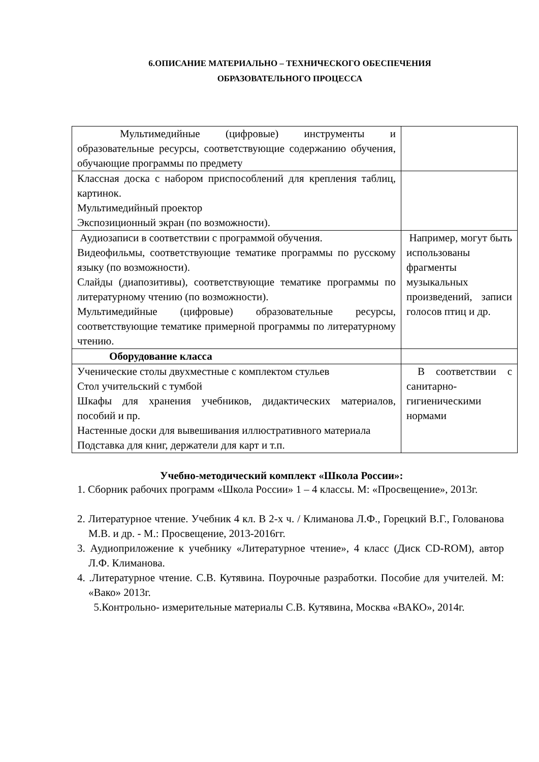6.ОПИСАНИЕ МАТЕРИАЛЬНО – ТЕХНИЧЕСКОГО ОБЕСПЕЧЕНИЯ
ОБРАЗОВАТЕЛЬНОГО ПРОЦЕССА
| Мультимедийные (цифровые) инструменты и образовательные ресурсы, соответствующие содержанию обучения, обучающие программы по предмету | |
| Классная доска с набором приспособлений для крепления таблиц, картинок. Мультимедийный проектор Экспозиционный экран (по возможности). | |
| Аудиозаписи в соответствии с программой обучения. Видеофильмы, соответствующие тематике программы по русскому языку (по возможности). Слайды (диапозитивы), соответствующие тематике программы по литературному чтению (по возможности). Мультимедийные (цифровые) образовательные ресурсы, соответствующие тематике примерной программы по литературному чтению. | Например, могут быть использованы фрагменты музыкальных произведений, записи голосов птиц и др. |
| Оборудование класса | |
| Ученические столы двухместные с комплектом стульев Стол учительский с тумбой Шкафы для хранения учебников, дидактических материалов, пособий и пр. Настенные доски для вывешивания иллюстративного материала Подставка для книг, держатели для карт и т.п. | В соответствии с санитарно-гигиеническими нормами |
Учебно-методический комплект «Школа России»:
1. Сборник рабочих программ «Школа России» 1 – 4 классы. М: «Просвещение», 2013г.
2. Литературное чтение. Учебник 4 кл. В 2-х ч. / Климанова Л.Ф., Горецкий В.Г., Голованова М.В. и др. - М.: Просвещение, 2013-2016гг.
3. Аудиоприложение к учебнику «Литературное чтение», 4 класс (Диск CD-ROM), автор Л.Ф. Климанова.
4. .Литературное чтение. С.В. Кутявина. Поурочные разработки. Пособие для учителей. М: «Вако» 2013г.
5.Контрольно- измерительные материалы С.В. Кутявина, Москва «ВАКО», 2014г.